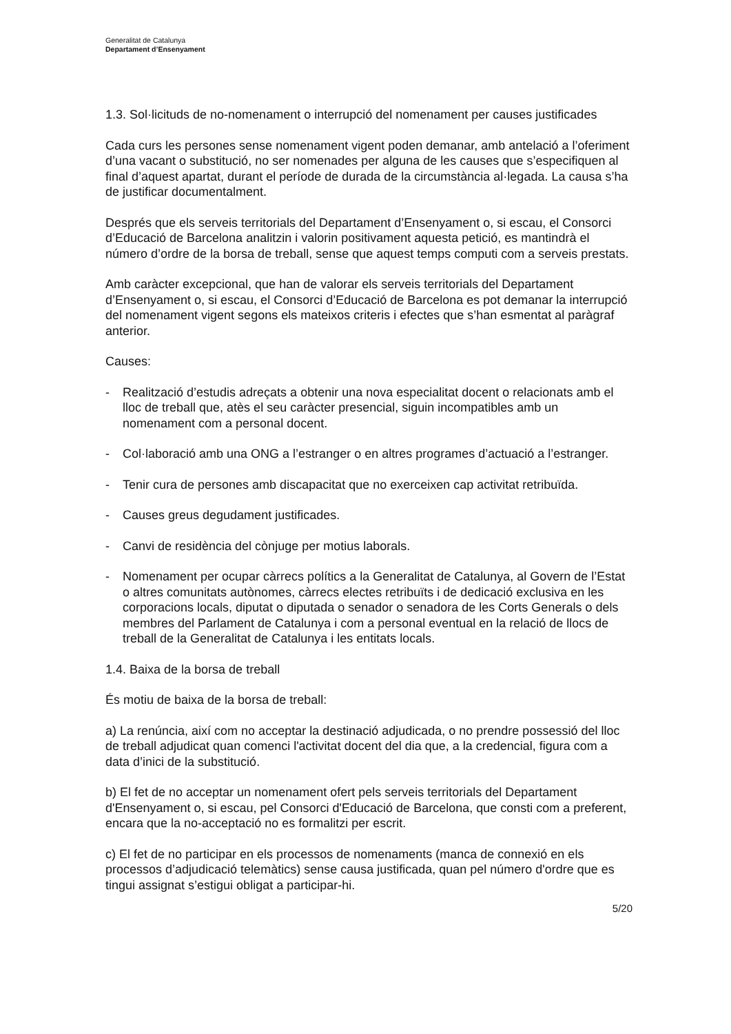Generalitat de Catalunya
Departament d’Ensenyament
1.3. Sol·licituds de no-nomenament o interrupció del nomenament per causes justificades
Cada curs les persones sense nomenament vigent poden demanar, amb antelació a l’oferiment d’una vacant o substitució, no ser nomenades per alguna de les causes que s’especifiquen al final d’aquest apartat, durant el període de durada de la circumstància al·legada. La causa s’ha de justificar documentalment.
Després que els serveis territorials del Departament d’Ensenyament o, si escau, el Consorci d’Educació de Barcelona analitzin i valorin positivament aquesta petició, es mantindrà el número d’ordre de la borsa de treball, sense que aquest temps computi com a serveis prestats.
Amb caràcter excepcional, que han de valorar els serveis territorials del Departament d’Ensenyament o, si escau, el Consorci d’Educació de Barcelona es pot demanar la interrupció del nomenament vigent segons els mateixos criteris i efectes que s’han esmentat al paràgraf anterior.
Causes:
- Realització d’estudis adreçats a obtenir una nova especialitat docent o relacionats amb el lloc de treball que, atès el seu caràcter presencial, siguin incompatibles amb un nomenament com a personal docent.
- Col·laboració amb una ONG a l’estranger o en altres programes d’actuació a l’estranger.
- Tenir cura de persones amb discapacitat que no exerceixen cap activitat retribuïda.
- Causes greus degudament justificades.
- Canvi de residència del cònjuge per motius laborals.
- Nomenament per ocupar càrrecs polítics a la Generalitat de Catalunya, al Govern de l’Estat o altres comunitats autònomes, càrrecs electes retribuïts i de dedicació exclusiva en les corporacions locals, diputat o diputada o senador o senadora de les Corts Generals o dels membres del Parlament de Catalunya i com a personal eventual en la relació de llocs de treball de la Generalitat de Catalunya i les entitats locals.
1.4. Baixa de la borsa de treball
És motiu de baixa de la borsa de treball:
a) La renúncia, així com no acceptar la destinació adjudicada, o no prendre possessió del lloc de treball adjudicat quan comenci l'activitat docent del dia que, a la credencial, figura com a data d’inici de la substitució.
b) El fet de no acceptar un nomenament ofert pels serveis territorials del Departament d'Ensenyament o, si escau, pel Consorci d'Educació de Barcelona, que consti com a preferent, encara que la no-acceptació no es formalitzi per escrit.
c) El fet de no participar en els processos de nomenaments (manca de connexió en els processos d’adjudicació telemàtics) sense causa justificada, quan pel número d'ordre que es tingui assignat s’estigui obligat a participar-hi.
5/20